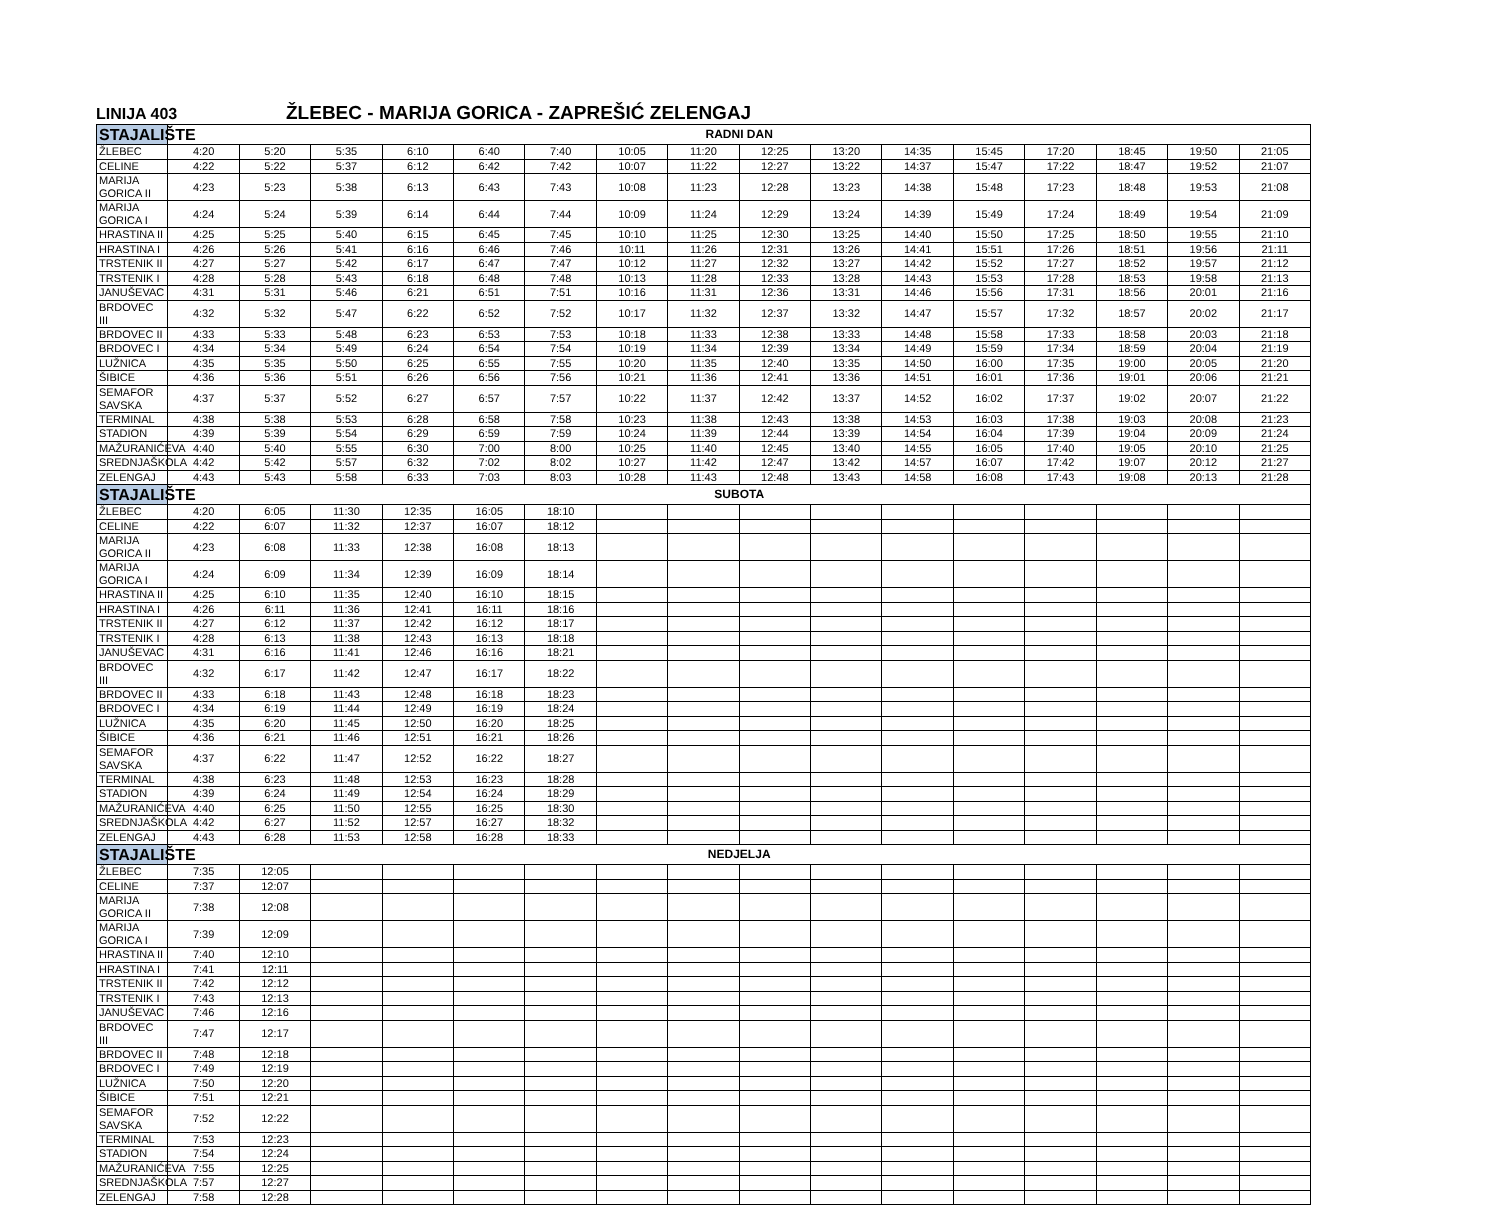LINIJA 403 ŽLEBEC - MARIJA GORICA - ZAPREŠIĆ ZELENGAJ
| STAJALIŠTE | RADNI DAN | | | | | | | | | | | | | | | |
| --- | --- | --- | --- | --- | --- | --- | --- | --- | --- | --- | --- | --- | --- | --- | --- | --- |
| ŽLEBEC | 4:20 | 5:20 | 5:35 | 6:10 | 6:40 | 7:40 | 10:05 | 11:20 | 12:25 | 13:20 | 14:35 | 15:45 | 17:20 | 18:45 | 19:50 | 21:05 |
| CELINE | 4:22 | 5:22 | 5:37 | 6:12 | 6:42 | 7:42 | 10:07 | 11:22 | 12:27 | 13:22 | 14:37 | 15:47 | 17:22 | 18:47 | 19:52 | 21:07 |
| MARIJA GORICA II | 4:23 | 5:23 | 5:38 | 6:13 | 6:43 | 7:43 | 10:08 | 11:23 | 12:28 | 13:23 | 14:38 | 15:48 | 17:23 | 18:48 | 19:53 | 21:08 |
| MARIJA GORICA I | 4:24 | 5:24 | 5:39 | 6:14 | 6:44 | 7:44 | 10:09 | 11:24 | 12:29 | 13:24 | 14:39 | 15:49 | 17:24 | 18:49 | 19:54 | 21:09 |
| HRASTINA II | 4:25 | 5:25 | 5:40 | 6:15 | 6:45 | 7:45 | 10:10 | 11:25 | 12:30 | 13:25 | 14:40 | 15:50 | 17:25 | 18:50 | 19:55 | 21:10 |
| HRASTINA I | 4:26 | 5:26 | 5:41 | 6:16 | 6:46 | 7:46 | 10:11 | 11:26 | 12:31 | 13:26 | 14:41 | 15:51 | 17:26 | 18:51 | 19:56 | 21:11 |
| TRSTENIK II | 4:27 | 5:27 | 5:42 | 6:17 | 6:47 | 7:47 | 10:12 | 11:27 | 12:32 | 13:27 | 14:42 | 15:52 | 17:27 | 18:52 | 19:57 | 21:12 |
| TRSTENIK I | 4:28 | 5:28 | 5:43 | 6:18 | 6:48 | 7:48 | 10:13 | 11:28 | 12:33 | 13:28 | 14:43 | 15:53 | 17:28 | 18:53 | 19:58 | 21:13 |
| JANUŠEVAC | 4:31 | 5:31 | 5:46 | 6:21 | 6:51 | 7:51 | 10:16 | 11:31 | 12:36 | 13:31 | 14:46 | 15:56 | 17:31 | 18:56 | 20:01 | 21:16 |
| BRDOVEC III | 4:32 | 5:32 | 5:47 | 6:22 | 6:52 | 7:52 | 10:17 | 11:32 | 12:37 | 13:32 | 14:47 | 15:57 | 17:32 | 18:57 | 20:02 | 21:17 |
| BRDOVEC II | 4:33 | 5:33 | 5:48 | 6:23 | 6:53 | 7:53 | 10:18 | 11:33 | 12:38 | 13:33 | 14:48 | 15:58 | 17:33 | 18:58 | 20:03 | 21:18 |
| BRDOVEC I | 4:34 | 5:34 | 5:49 | 6:24 | 6:54 | 7:54 | 10:19 | 11:34 | 12:39 | 13:34 | 14:49 | 15:59 | 17:34 | 18:59 | 20:04 | 21:19 |
| LUŽNICA | 4:35 | 5:35 | 5:50 | 6:25 | 6:55 | 7:55 | 10:20 | 11:35 | 12:40 | 13:35 | 14:50 | 16:00 | 17:35 | 19:00 | 20:05 | 21:20 |
| ŠIBICE | 4:36 | 5:36 | 5:51 | 6:26 | 6:56 | 7:56 | 10:21 | 11:36 | 12:41 | 13:36 | 14:51 | 16:01 | 17:36 | 19:01 | 20:06 | 21:21 |
| SEMAFOR SAVSKA | 4:37 | 5:37 | 5:52 | 6:27 | 6:57 | 7:57 | 10:22 | 11:37 | 12:42 | 13:37 | 14:52 | 16:02 | 17:37 | 19:02 | 20:07 | 21:22 |
| TERMINAL | 4:38 | 5:38 | 5:53 | 6:28 | 6:58 | 7:58 | 10:23 | 11:38 | 12:43 | 13:38 | 14:53 | 16:03 | 17:38 | 19:03 | 20:08 | 21:23 |
| STADION | 4:39 | 5:39 | 5:54 | 6:29 | 6:59 | 7:59 | 10:24 | 11:39 | 12:44 | 13:39 | 14:54 | 16:04 | 17:39 | 19:04 | 20:09 | 21:24 |
| MAŽURANIĆEVA | 4:40 | 5:40 | 5:55 | 6:30 | 7:00 | 8:00 | 10:25 | 11:40 | 12:45 | 13:40 | 14:55 | 16:05 | 17:40 | 19:05 | 20:10 | 21:25 |
| SREDNJAŠKOLA | 4:42 | 5:42 | 5:57 | 6:32 | 7:02 | 8:02 | 10:27 | 11:42 | 12:47 | 13:42 | 14:57 | 16:07 | 17:42 | 19:07 | 20:12 | 21:27 |
| ZELENGAJ | 4:43 | 5:43 | 5:58 | 6:33 | 7:03 | 8:03 | 10:28 | 11:43 | 12:48 | 13:43 | 14:58 | 16:08 | 17:43 | 19:08 | 20:13 | 21:28 |
| STAJALIŠTE | SUBOTA | | | | | | | | | | | | | | | |
| ŽLEBEC | 4:20 | 6:05 | 11:30 | 12:35 | 16:05 | 18:10 | | | | | | | | | | |
| CELINE | 4:22 | 6:07 | 11:32 | 12:37 | 16:07 | 18:12 | | | | | | | | | | |
| MARIJA GORICA II | 4:23 | 6:08 | 11:33 | 12:38 | 16:08 | 18:13 | | | | | | | | | | |
| MARIJA GORICA I | 4:24 | 6:09 | 11:34 | 12:39 | 16:09 | 18:14 | | | | | | | | | | |
| HRASTINA II | 4:25 | 6:10 | 11:35 | 12:40 | 16:10 | 18:15 | | | | | | | | | | |
| HRASTINA I | 4:26 | 6:11 | 11:36 | 12:41 | 16:11 | 18:16 | | | | | | | | | | |
| TRSTENIK II | 4:27 | 6:12 | 11:37 | 12:42 | 16:12 | 18:17 | | | | | | | | | | |
| TRSTENIK I | 4:28 | 6:13 | 11:38 | 12:43 | 16:13 | 18:18 | | | | | | | | | | |
| JANUŠEVAC | 4:31 | 6:16 | 11:41 | 12:46 | 16:16 | 18:21 | | | | | | | | | | |
| BRDOVEC III | 4:32 | 6:17 | 11:42 | 12:47 | 16:17 | 18:22 | | | | | | | | | | |
| BRDOVEC II | 4:33 | 6:18 | 11:43 | 12:48 | 16:18 | 18:23 | | | | | | | | | | |
| BRDOVEC I | 4:34 | 6:19 | 11:44 | 12:49 | 16:19 | 18:24 | | | | | | | | | | |
| LUŽNICA | 4:35 | 6:20 | 11:45 | 12:50 | 16:20 | 18:25 | | | | | | | | | | |
| ŠIBICE | 4:36 | 6:21 | 11:46 | 12:51 | 16:21 | 18:26 | | | | | | | | | | |
| SEMAFOR SAVSKA | 4:37 | 6:22 | 11:47 | 12:52 | 16:22 | 18:27 | | | | | | | | | | |
| TERMINAL | 4:38 | 6:23 | 11:48 | 12:53 | 16:23 | 18:28 | | | | | | | | | | |
| STADION | 4:39 | 6:24 | 11:49 | 12:54 | 16:24 | 18:29 | | | | | | | | | | |
| MAŽURANIĆEVA | 4:40 | 6:25 | 11:50 | 12:55 | 16:25 | 18:30 | | | | | | | | | | |
| SREDNJAŠKOLA | 4:42 | 6:27 | 11:52 | 12:57 | 16:27 | 18:32 | | | | | | | | | | |
| ZELENGAJ | 4:43 | 6:28 | 11:53 | 12:58 | 16:28 | 18:33 | | | | | | | | | | |
| STAJALIŠTE | NEDJELJA | | | | | | | | | | | | | | | |
| ŽLEBEC | 7:35 | 12:05 | | | | | | | | | | | | | | |
| CELINE | 7:37 | 12:07 | | | | | | | | | | | | | | |
| MARIJA GORICA II | 7:38 | 12:08 | | | | | | | | | | | | | | |
| MARIJA GORICA I | 7:39 | 12:09 | | | | | | | | | | | | | | |
| HRASTINA II | 7:40 | 12:10 | | | | | | | | | | | | | | |
| HRASTINA I | 7:41 | 12:11 | | | | | | | | | | | | | | |
| TRSTENIK II | 7:42 | 12:12 | | | | | | | | | | | | | | |
| TRSTENIK I | 7:43 | 12:13 | | | | | | | | | | | | | | |
| JANUŠEVAC | 7:46 | 12:16 | | | | | | | | | | | | | | |
| BRDOVEC III | 7:47 | 12:17 | | | | | | | | | | | | | | |
| BRDOVEC II | 7:48 | 12:18 | | | | | | | | | | | | | | |
| BRDOVEC I | 7:49 | 12:19 | | | | | | | | | | | | | | |
| LUŽNICA | 7:50 | 12:20 | | | | | | | | | | | | | | |
| ŠIBICE | 7:51 | 12:21 | | | | | | | | | | | | | | |
| SEMAFOR SAVSKA | 7:52 | 12:22 | | | | | | | | | | | | | | |
| TERMINAL | 7:53 | 12:23 | | | | | | | | | | | | | | |
| STADION | 7:54 | 12:24 | | | | | | | | | | | | | | |
| MAŽURANIĆEVA | 7:55 | 12:25 | | | | | | | | | | | | | | |
| SREDNJAŠKOLA | 7:57 | 12:27 | | | | | | | | | | | | | | |
| ZELENGAJ | 7:58 | 12:28 | | | | | | | | | | | | | | |